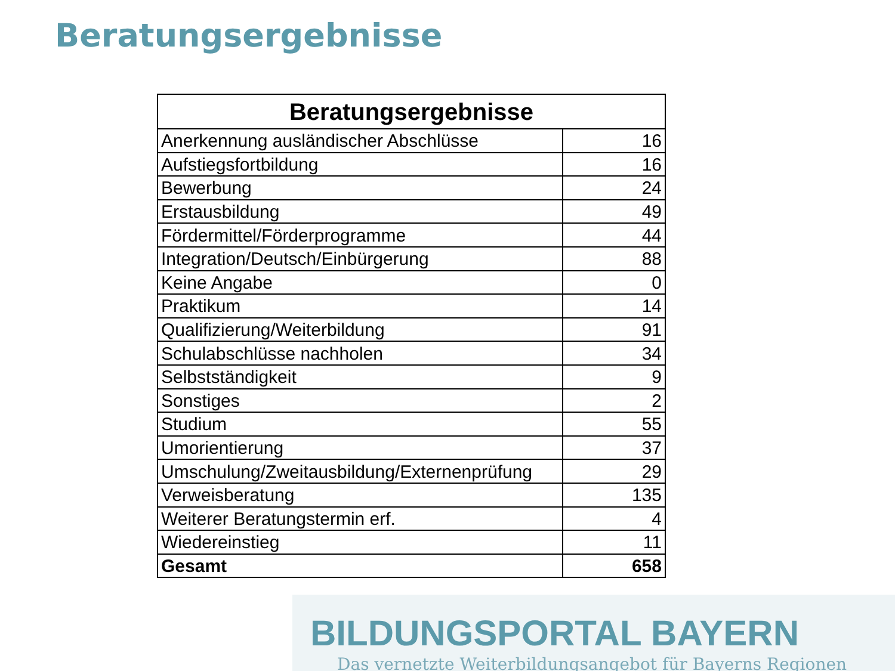Beratungsergebnisse
| Beratungsergebnisse | |
| --- | --- |
| Anerkennung ausländischer Abschlüsse | 16 |
| Aufstiegsfortbildung | 16 |
| Bewerbung | 24 |
| Erstausbildung | 49 |
| Fördermittel/Förderprogramme | 44 |
| Integration/Deutsch/Einbürgerung | 88 |
| Keine Angabe | 0 |
| Praktikum | 14 |
| Qualifizierung/Weiterbildung | 91 |
| Schulabschlüsse nachholen | 34 |
| Selbstständigkeit | 9 |
| Sonstiges | 2 |
| Studium | 55 |
| Umorientierung | 37 |
| Umschulung/Zweitausbildung/Externenprüfung | 29 |
| Verweisberatung | 135 |
| Weiterer Beratungstermin erf. | 4 |
| Wiedereinstieg | 11 |
| Gesamt | 658 |
BILDUNGSPORTAL BAYERN
Das vernetzte Weiterbildungsangebot für Bayerns Regionen